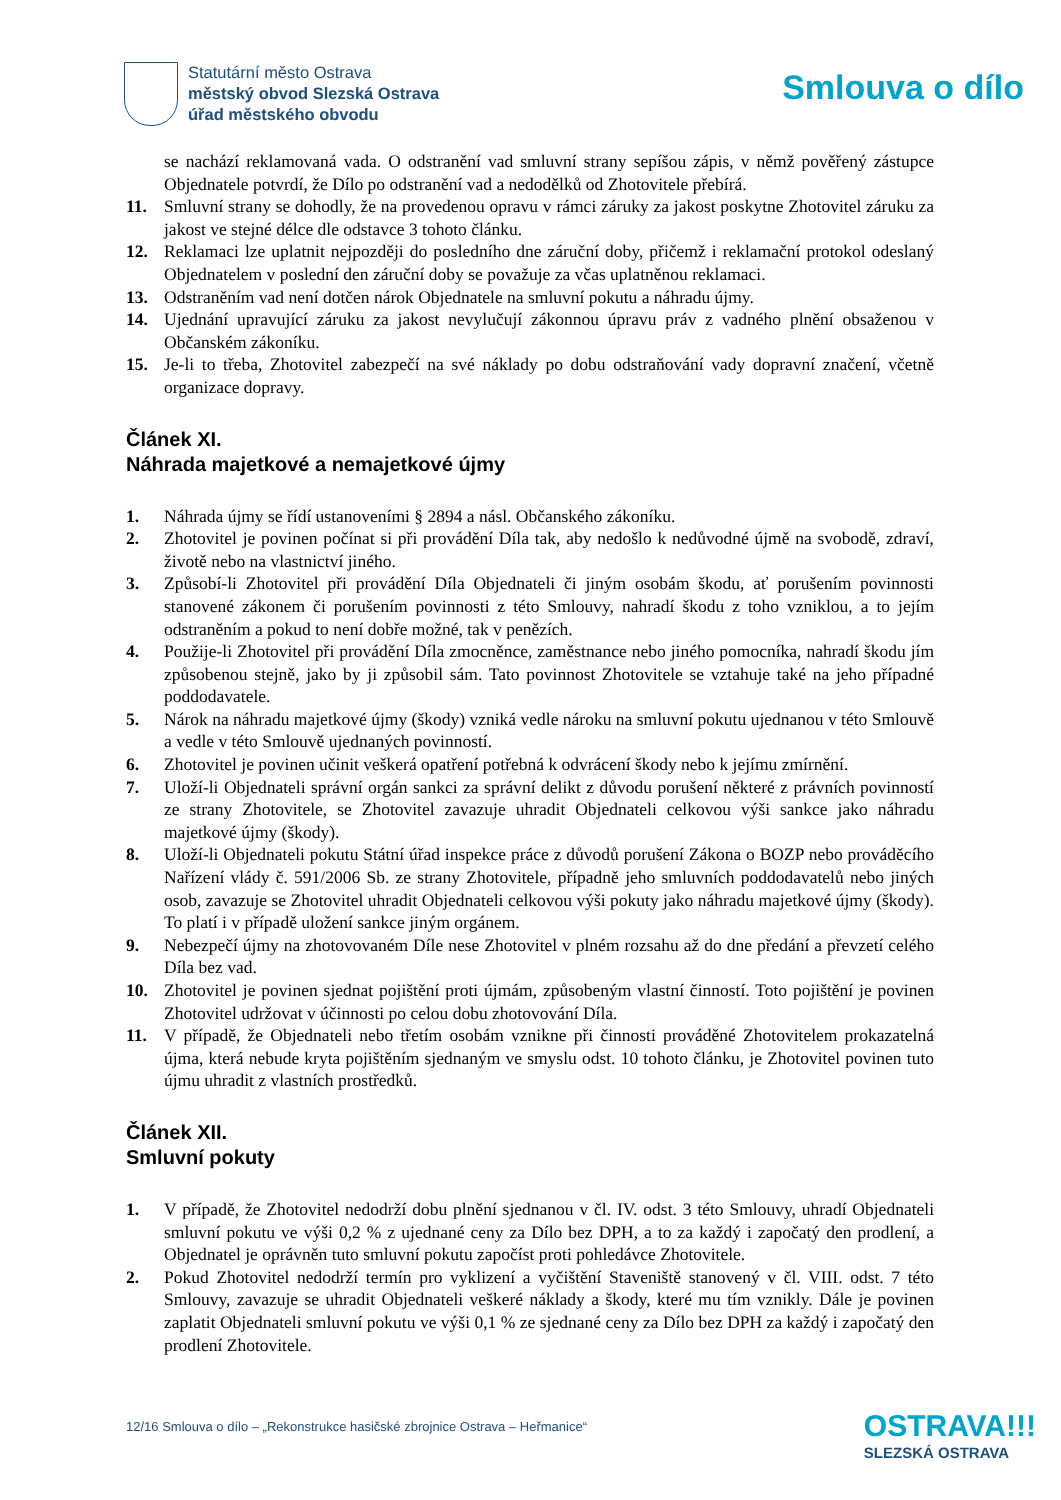Statutární město Ostrava
městský obvod Slezská Ostrava
úřad městského obvodu
Smlouva o dílo
se nachází reklamovaná vada. O odstranění vad smluvní strany sepíšou zápis, v němž pověřený zástupce Objednatele potvrdí, že Dílo po odstranění vad a nedodělků od Zhotovitele přebírá.
11. Smluvní strany se dohodly, že na provedenou opravu v rámci záruky za jakost poskytne Zhotovitel záruku za jakost ve stejné délce dle odstavce 3 tohoto článku.
12. Reklamaci lze uplatnit nejpozději do posledního dne záruční doby, přičemž i reklamační protokol odeslaný Objednatelem v poslední den záruční doby se považuje za včas uplatněnou reklamaci.
13. Odstraněním vad není dotčen nárok Objednatele na smluvní pokutu a náhradu újmy.
14. Ujednání upravující záruku za jakost nevylučují zákonnou úpravu práv z vadného plnění obsaženou v Občanském zákoníku.
15. Je-li to třeba, Zhotovitel zabezpečí na své náklady po dobu odstraňování vady dopravní značení, včetně organizace dopravy.
Článek XI.
Náhrada majetkové a nemajetkové újmy
1. Náhrada újmy se řídí ustanoveními § 2894 a násl. Občanského zákoníku.
2. Zhotovitel je povinen počínat si při provádění Díla tak, aby nedošlo k nedůvodné újmě na svobodě, zdraví, životě nebo na vlastnictví jiného.
3. Způsobí-li Zhotovitel při provádění Díla Objednateli či jiným osobám škodu, ať porušením povinnosti stanovené zákonem či porušením povinnosti z této Smlouvy, nahradí škodu z toho vzniklou, a to jejím odstraněním a pokud to není dobře možné, tak v penězích.
4. Použije-li Zhotovitel při provádění Díla zmocněnce, zaměstnance nebo jiného pomocníka, nahradí škodu jím způsobenou stejně, jako by ji způsobil sám. Tato povinnost Zhotovitele se vztahuje také na jeho případné poddodavatele.
5. Nárok na náhradu majetkové újmy (škody) vzniká vedle nároku na smluvní pokutu ujednanou v této Smlouvě a vedle v této Smlouvě ujednaných povinností.
6. Zhotovitel je povinen učinit veškerá opatření potřebná k odvrácení škody nebo k jejímu zmírnění.
7. Uloží-li Objednateli správní orgán sankci za správní delikt z důvodu porušení některé z právních povinností ze strany Zhotovitele, se Zhotovitel zavazuje uhradit Objednateli celkovou výši sankce jako náhradu majetkové újmy (škody).
8. Uloží-li Objednateli pokutu Státní úřad inspekce práce z důvodů porušení Zákona o BOZP nebo prováděcího Nařízení vlády č. 591/2006 Sb. ze strany Zhotovitele, případně jeho smluvních poddodavatelů nebo jiných osob, zavazuje se Zhotovitel uhradit Objednateli celkovou výši pokuty jako náhradu majetkové újmy (škody). To platí i v případě uložení sankce jiným orgánem.
9. Nebezpečí újmy na zhotovovaném Díle nese Zhotovitel v plném rozsahu až do dne předání a převzetí celého Díla bez vad.
10. Zhotovitel je povinen sjednat pojištění proti újmám, způsobeným vlastní činností. Toto pojištění je povinen Zhotovitel udržovat v účinnosti po celou dobu zhotovování Díla.
11. V případě, že Objednateli nebo třetím osobám vznikne při činnosti prováděné Zhotovitelem prokazatelná újma, která nebude kryta pojištěním sjednaným ve smyslu odst. 10 tohoto článku, je Zhotovitel povinen tuto újmu uhradit z vlastních prostředků.
Článek XII.
Smluvní pokuty
1. V případě, že Zhotovitel nedodrží dobu plnění sjednanou v čl. IV. odst. 3 této Smlouvy, uhradí Objednateli smluvní pokutu ve výši 0,2 % z ujednané ceny za Dílo bez DPH, a to za každý i započatý den prodlení, a Objednatel je oprávněn tuto smluvní pokutu započíst proti pohledávce Zhotovitele.
2. Pokud Zhotovitel nedodrží termín pro vyklizení a vyčištění Staveniště stanovený v čl. VIII. odst. 7 této Smlouvy, zavazuje se uhradit Objednateli veškeré náklady a škody, které mu tím vznikly. Dále je povinen zaplatit Objednateli smluvní pokutu ve výši 0,1 % ze sjednané ceny za Dílo bez DPH za každý i započatý den prodlení Zhotovitele.
12/16 Smlouva o dílo – „Rekonstrukce hasičské zbrojnice Ostrava – Heřmanice“
OSTRAVA!!!
SLEZSKÁ OSTRAVA